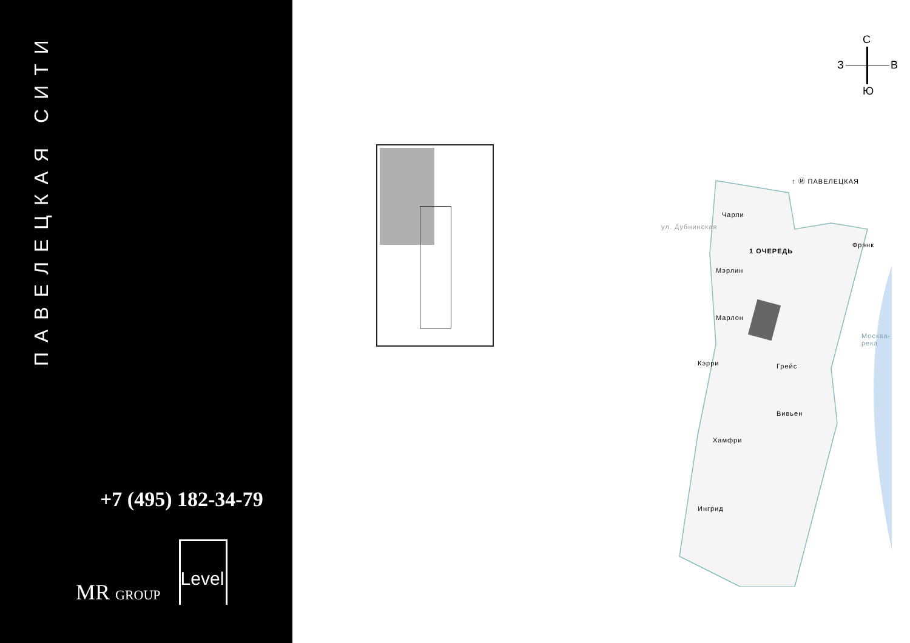ПАВЕЛЕЦКАЯ СИТИ
+7 (495) 182-34-79
MR GROUP
Level
С
З В
Ю
↑ Ⓜ ПАВЕЛЕЦКАЯ
Чарли
1 ОЧЕРЕДЬ
Фрэнк
Мэрлин
Марлон
Кэрри Грейс
Вивьен
Хамфри
Ингрид
ул. Дубнинская
Москва-река